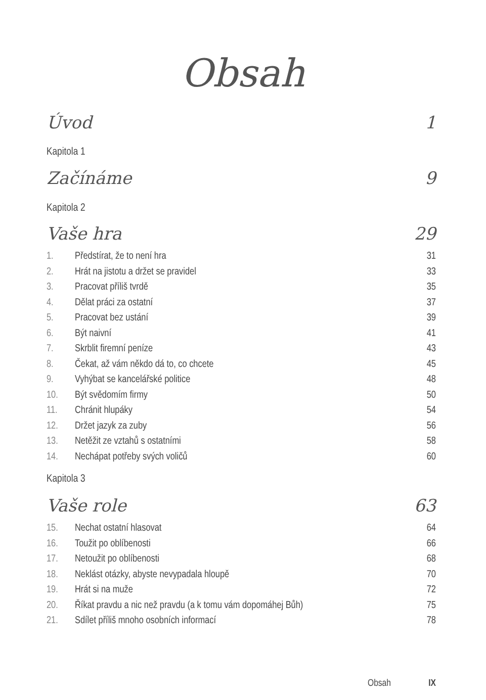Obsah
Úvod 1
Kapitola 1
Začínáme 9
Kapitola 2
Vaše hra 29
1. Předstírat, že to není hra 31
2. Hrát na jistotu a držet se pravidel 33
3. Pracovat příliš tvrdě 35
4. Dělat práci za ostatní 37
5. Pracovat bez ustání 39
6. Být naivní 41
7. Skrblit firemní peníze 43
8. Čekat, až vám někdo dá to, co chcete 45
9. Vyhýbat se kancelářské politice 48
10. Být svědomím firmy 50
11. Chránit hlupáky 54
12. Držet jazyk za zuby 56
13. Netěžit ze vztahů s ostatními 58
14. Nechápat potřeby svých voličů 60
Kapitola 3
Vaše role 63
15. Nechat ostatní hlasovat 64
16. Toužit po oblíbenosti 66
17. Netoužit po oblíbenosti 68
18. Neklást otázky, abyste nevypadala hloupě 70
19. Hrát si na muže 72
20. Říkat pravdu a nic než pravdu (a k tomu vám dopomáhej Bůh) 75
21. Sdílet příliš mnoho osobních informací 78
Obsah IX